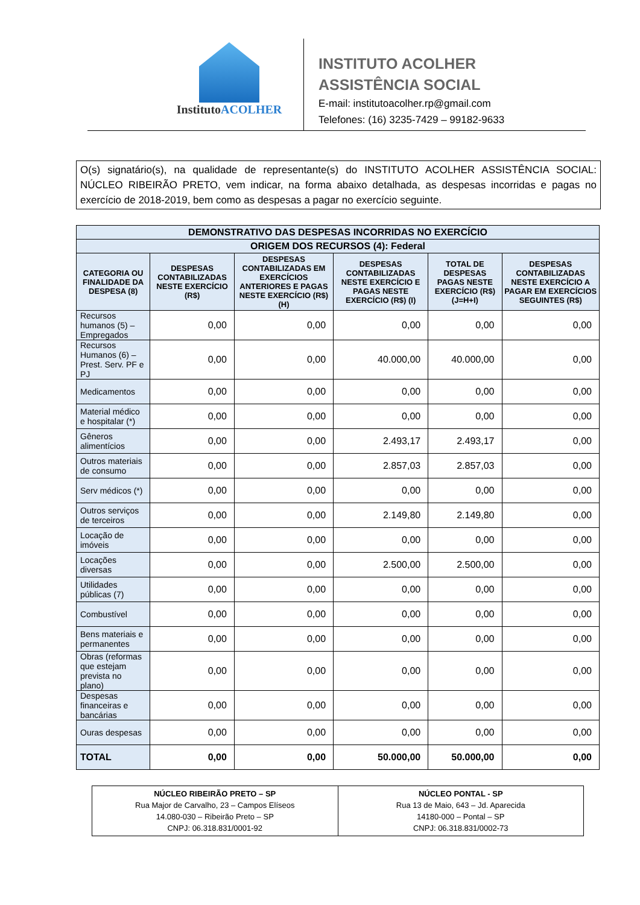InstitutoACOLHER
INSTITUTO ACOLHER
ASSISTÊNCIA SOCIAL
E-mail: institutoacolher.rp@gmail.com
Telefones: (16) 3235-7429 – 99182-9633
O(s) signatário(s), na qualidade de representante(s) do INSTITUTO ACOLHER ASSISTÊNCIA SOCIAL: NÚCLEO RIBEIRÃO PRETO, vem indicar, na forma abaixo detalhada, as despesas incorridas e pagas no exercício de 2018-2019, bem como as despesas a pagar no exercício seguinte.
| DEMONSTRATIVO DAS DESPESAS INCORRIDAS NO EXERCÍCIO | | | | | |
| --- | --- | --- | --- | --- | --- |
| ORIGEM DOS RECURSOS (4): Federal | | | | | |
| CATEGORIA OU FINALIDADE DA DESPESA (8) | DESPESAS CONTABILIZADAS NESTE EXERCÍCIO (R$) | DESPESAS CONTABILIZADAS EM EXERCÍCIOS ANTERIORES E PAGAS NESTE EXERCÍCIO (R$) (H) | DESPESAS CONTABILIZADAS NESTE EXERCÍCIO E PAGAS NESTE EXERCÍCIO (R$) (I) | TOTAL DE DESPESAS PAGAS NESTE EXERCÍCIO (R$) (J=H+I) | DESPESAS CONTABILIZADAS NESTE EXERCÍCIO A PAGAR EM EXERCÍCIOS SEGUINTES (R$) |
| Recursos humanos (5) – Empregados | 0,00 | 0,00 | 0,00 | 0,00 | 0,00 |
| Recursos Humanos (6) – Prest. Serv. PF e PJ | 0,00 | 0,00 | 40.000,00 | 40.000,00 | 0,00 |
| Medicamentos | 0,00 | 0,00 | 0,00 | 0,00 | 0,00 |
| Material médico e hospitalar (*) | 0,00 | 0,00 | 0,00 | 0,00 | 0,00 |
| Gêneros alimentícios | 0,00 | 0,00 | 2.493,17 | 2.493,17 | 0,00 |
| Outros materiais de consumo | 0,00 | 0,00 | 2.857,03 | 2.857,03 | 0,00 |
| Serv médicos (*) | 0,00 | 0,00 | 0,00 | 0,00 | 0,00 |
| Outros serviços de terceiros | 0,00 | 0,00 | 2.149,80 | 2.149,80 | 0,00 |
| Locação de imóveis | 0,00 | 0,00 | 0,00 | 0,00 | 0,00 |
| Locações diversas | 0,00 | 0,00 | 2.500,00 | 2.500,00 | 0,00 |
| Utilidades públicas (7) | 0,00 | 0,00 | 0,00 | 0,00 | 0,00 |
| Combustível | 0,00 | 0,00 | 0,00 | 0,00 | 0,00 |
| Bens materiais e permanentes | 0,00 | 0,00 | 0,00 | 0,00 | 0,00 |
| Obras (reformas que estejam prevista no plano) | 0,00 | 0,00 | 0,00 | 0,00 | 0,00 |
| Despesas financeiras e bancárias | 0,00 | 0,00 | 0,00 | 0,00 | 0,00 |
| Ouras despesas | 0,00 | 0,00 | 0,00 | 0,00 | 0,00 |
| TOTAL | 0,00 | 0,00 | 50.000,00 | 50.000,00 | 0,00 |
| NÚCLEO RIBEIRÃO PRETO – SP Rua Major de Carvalho, 23 – Campos Elíseos 14.080-030 – Ribeirão Preto – SP CNPJ: 06.318.831/0001-92 | NÚCLEO PONTAL - SP Rua 13 de Maio, 643 – Jd. Aparecida 14180-000 – Pontal – SP CNPJ: 06.318.831/0002-73 |